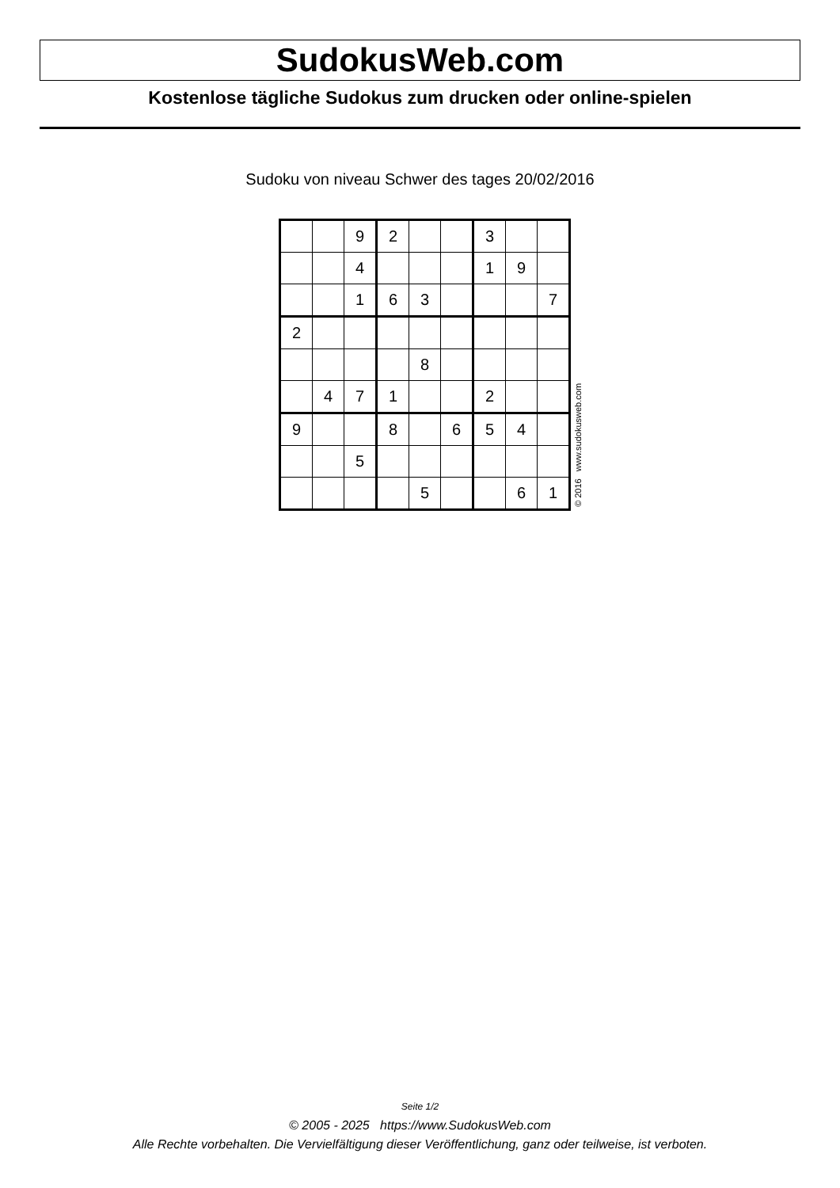SudokusWeb.com
Kostenlose tägliche Sudokus zum drucken oder online-spielen
Sudoku von niveau Schwer des tages 20/02/2016
| | | 9 | 2 | | | 3 | | |
| | | 4 | | | | 1 | 9 | |
| | | 1 | 6 | 3 | | | | 7 |
| 2 | | | | | | | | |
| | | | | 8 | | | | |
| | 4 | 7 | 1 | | | 2 | | |
| 9 | | | 8 | | 6 | 5 | 4 | |
| | | 5 | | | | | | |
| | | | | 5 | | | 6 | 1 |
© 2016 www.sudokusweb.com
Seite 1/2
© 2005 - 2025 https://www.SudokusWeb.com
Alle Rechte vorbehalten. Die Vervielfältigung dieser Veröffentlichung, ganz oder teilweise, ist verboten.